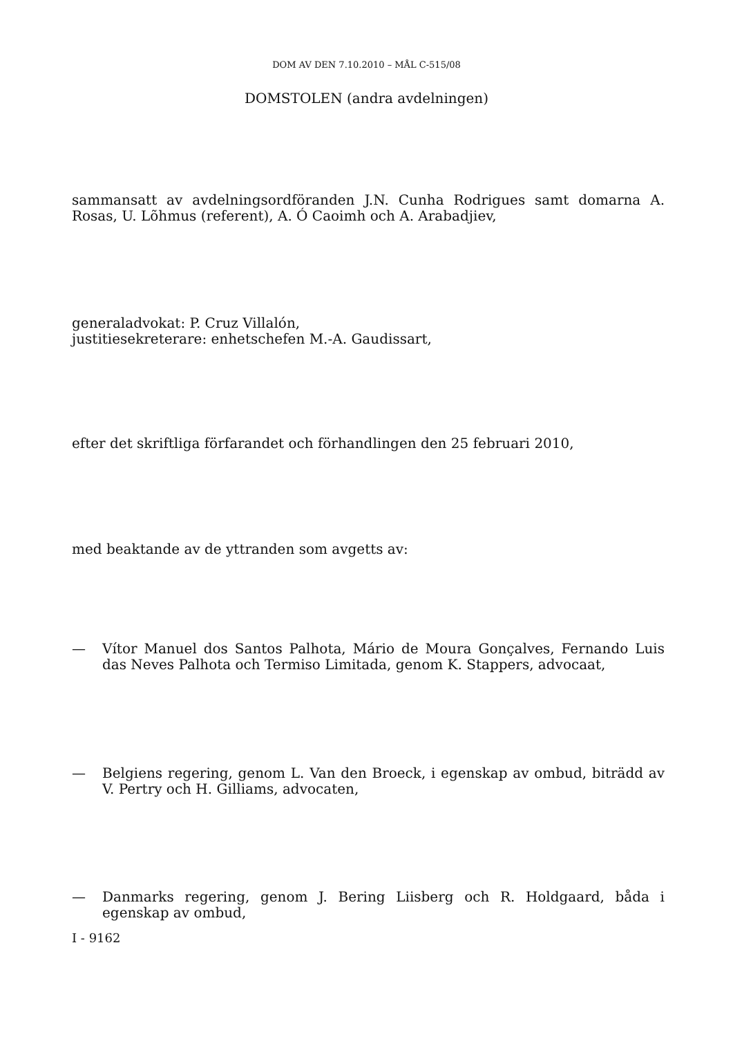DOM AV DEN 7.10.2010 – MÅL C-515/08
DOMSTOLEN (andra avdelningen)
sammansatt av avdelningsordföranden J.N. Cunha Rodrigues samt domarna A. Rosas, U. Lõhmus (referent), A. Ó Caoimh och A. Arabadjiev,
generaladvokat: P. Cruz Villalón,
justitiesekreterare: enhetschefen M.-A. Gaudissart,
efter det skriftliga förfarandet och förhandlingen den 25 februari 2010,
med beaktande av de yttranden som avgetts av:
— Vítor Manuel dos Santos Palhota, Mário de Moura Gonçalves, Fernando Luis das Neves Palhota och Termiso Limitada, genom K. Stappers, advocaat,
— Belgiens regering, genom L. Van den Broeck, i egenskap av ombud, biträdd av V. Pertry och H. Gilliams, advocaten,
— Danmarks regering, genom J. Bering Liisberg och R. Holdgaard, båda i egenskap av ombud,
I - 9162